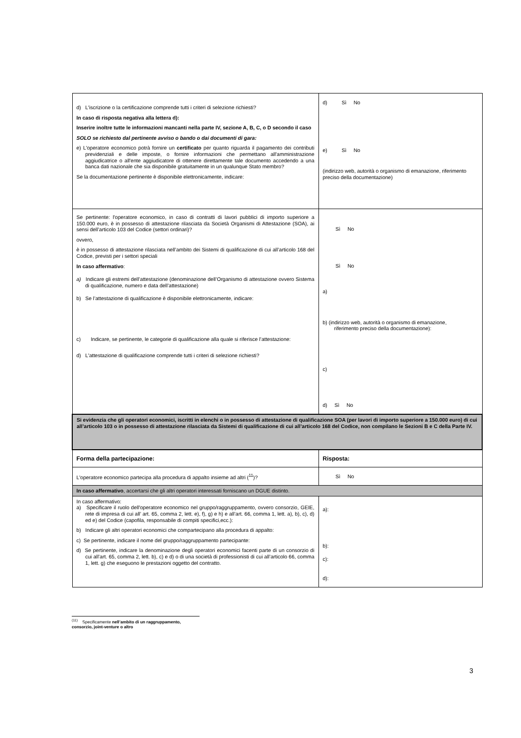| d) L'iscrizione o la certificazione comprende tutti i criteri di selezione richiesti? In caso di risposta negativa alla lettera d): Inserire inoltre tutte le informazioni mancanti nella parte IV, sezione A, B, C, o D secondo il caso SOLO se richiesto dal pertinente avviso o bando o dai documenti di gara: e) L'operatore economico potrà fornire un certificato per quanto riguarda il pagamento dei contributi previdenziali e delle imposte, o fornire informazioni che permettano all'amministrazione aggiudicatrice o all'ente aggiudicatore di ottenere direttamente tale documento accedendo a una banca dati nazionale che sia disponibile gratuitamente in un qualunque Stato membro? Se la documentazione pertinente è disponibile elettronicamente, indicare: | d) Sì No e) Sì No (indirizzo web, autorità o organismo di emanazione, riferimento preciso della documentazione) |
| Se pertinente: l'operatore economico, in caso di contratti di lavori pubblici di importo superiore a 150.000 euro, è in possesso di attestazione rilasciata da Società Organismi di Attestazione (SOA), ai sensi dell’articolo 103 del Codice (settori ordinari)? ovvero, è in possesso di attestazione rilasciata nell’ambito dei Sistemi di qualificazione di cui all’articolo 168 del Codice, previsti per i settori speciali In caso affermativo : a) Indicare gli estremi dell’attestazione (denominazione dell’Organismo di attestazione ovvero Sistema di qualificazione, numero e data dell’attestazione) b) Se l’attestazione di qualificazione è disponibile elettronicamente, indicare: c) Indicare, se pertinente, le categorie di qualificazione alla quale si riferisce l’attestazione: d) L'attestazione di qualificazione comprende tutti i criteri di selezione richiesti? | Sì No Sì No a) b) (indirizzo web, autorità o organismo di emanazione, riferimento preciso della documentazione): c) d) Sì No |
| Si evidenzia che gli operatori economici, iscritti in elenchi o in possesso di attestazione di qualificazione SOA (per lavori di importo superiore a 150.000 euro) di cui all’articolo 103 o in possesso di attestazione rilasciata da Sistemi di qualificazione di cui all’articolo 168 del Codice, non compilano le Sezioni B e C della Parte IV. | |
| Forma della partecipazione: | Risposta: |
| L'operatore economico partecipa alla procedura di appalto insieme ad altri (<sup>11</sup>)? | Sì No |
| In caso affermativo , accertarsi che gli altri operatori interessati forniscano un DGUE distinto. | |
| In caso affermativo: a) Specificare il ruolo dell'operatore economico nel gruppo/raggruppamento, ovvero consorzio, GEIE, rete di impresa di cui all’ art. 65, comma 2, lett. e), f), g) e h) e all’art. 66, comma 1, lett. a), b), c), d) ed e) del Codice (capofila, responsabile di compiti specifici,ecc.): b) Indicare gli altri operatori economici che compartecipano alla procedura di appalto: c) Se pertinente, indicare il nome del gruppo/raggruppamento partecipante: d) Se pertinente, indicare la denominazione degli operatori economici facenti parte di un consorzio di cui all’art. 65, comma 2, lett. b), c) e d) o di una società di professionisti di cui all’articolo 66, comma 1, lett. g) che eseguono le prestazioni oggetto del contratto. | a): b): c): d): |
<sup>(11)</sup> Specificamente nell’ambito di un raggruppamento, consorzio, joint-venture o altro
3